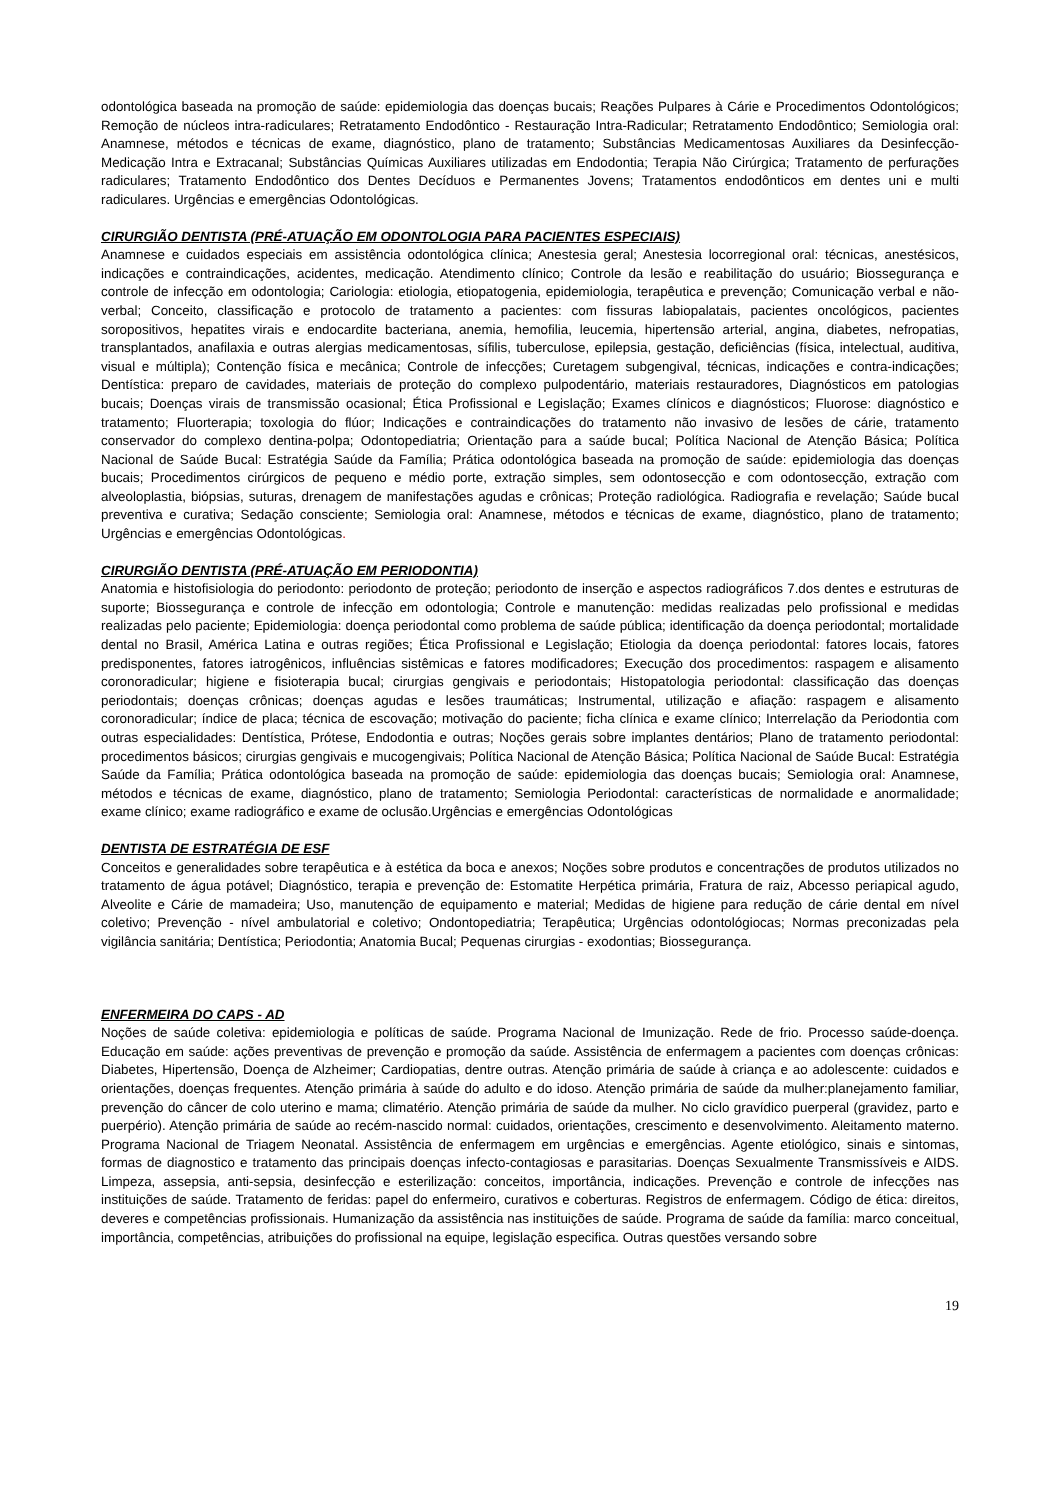odontológica baseada na promoção de saúde: epidemiologia das doenças bucais; Reações Pulpares à Cárie e Procedimentos Odontológicos; Remoção de núcleos intra-radiculares; Retratamento Endodôntico - Restauração Intra-Radicular; Retratamento Endodôntico; Semiologia oral: Anamnese, métodos e técnicas de exame, diagnóstico, plano de tratamento; Substâncias Medicamentosas Auxiliares da Desinfecção-Medicação Intra e Extracanal; Substâncias Químicas Auxiliares utilizadas em Endodontia; Terapia Não Cirúrgica; Tratamento de perfurações radiculares; Tratamento Endodôntico dos Dentes Decíduos e Permanentes Jovens; Tratamentos endodônticos em dentes uni e multi radiculares. Urgências e emergências Odontológicas.
CIRURGIÃO DENTISTA (PRÉ-ATUAÇÃO EM ODONTOLOGIA PARA PACIENTES ESPECIAIS)
Anamnese e cuidados especiais em assistência odontológica clínica; Anestesia geral; Anestesia locorregional oral: técnicas, anestésicos, indicações e contraindicações, acidentes, medicação. Atendimento clínico; Controle da lesão e reabilitação do usuário; Biossegurança e controle de infecção em odontologia; Cariologia: etiologia, etiopatogenia, epidemiologia, terapêutica e prevenção; Comunicação verbal e não-verbal; Conceito, classificação e protocolo de tratamento a pacientes: com fissuras labiopalatais, pacientes oncológicos, pacientes soropositivos, hepatites virais e endocardite bacteriana, anemia, hemofilia, leucemia, hipertensão arterial, angina, diabetes, nefropatias, transplantados, anafilaxia e outras alergias medicamentosas, sífilis, tuberculose, epilepsia, gestação, deficiências (física, intelectual, auditiva, visual e múltipla); Contenção física e mecânica; Controle de infecções; Curetagem subgengival, técnicas, indicações e contra-indicações; Dentística: preparo de cavidades, materiais de proteção do complexo pulpodentário, materiais restauradores, Diagnósticos em patologias bucais; Doenças virais de transmissão ocasional; Ética Profissional e Legislação; Exames clínicos e diagnósticos; Fluorose: diagnóstico e tratamento; Fluorterapia; toxologia do flúor; Indicações e contraindicações do tratamento não invasivo de lesões de cárie, tratamento conservador do complexo dentina-polpa; Odontopediatria; Orientação para a saúde bucal; Política Nacional de Atenção Básica; Política Nacional de Saúde Bucal: Estratégia Saúde da Família; Prática odontológica baseada na promoção de saúde: epidemiologia das doenças bucais; Procedimentos cirúrgicos de pequeno e médio porte, extração simples, sem odontosecção e com odontosecção, extração com alveoloplastia, biópsias, suturas, drenagem de manifestações agudas e crônicas; Proteção radiológica. Radiografia e revelação; Saúde bucal preventiva e curativa; Sedação consciente; Semiologia oral: Anamnese, métodos e técnicas de exame, diagnóstico, plano de tratamento; Urgências e emergências Odontológicas.
CIRURGIÃO DENTISTA (PRÉ-ATUAÇÃO EM PERIODONTIA)
Anatomia e histofisiologia do periodonto: periodonto de proteção; periodonto de inserção e aspectos radiográficos 7.dos dentes e estruturas de suporte; Biossegurança e controle de infecção em odontologia; Controle e manutenção: medidas realizadas pelo profissional e medidas realizadas pelo paciente; Epidemiologia: doença periodontal como problema de saúde pública; identificação da doença periodontal; mortalidade dental no Brasil, América Latina e outras regiões; Ética Profissional e Legislação; Etiologia da doença periodontal: fatores locais, fatores predisponentes, fatores iatrogênicos, influências sistêmicas e fatores modificadores; Execução dos procedimentos: raspagem e alisamento coronoradicular; higiene e fisioterapia bucal; cirurgias gengivais e periodontais; Histopatologia periodontal: classificação das doenças periodontais; doenças crônicas; doenças agudas e lesões traumáticas; Instrumental, utilização e afiação: raspagem e alisamento coronoradicular; índice de placa; técnica de escovação; motivação do paciente; ficha clínica e exame clínico; Interrelação da Periodontia com outras especialidades: Dentística, Prótese, Endodontia e outras; Noções gerais sobre implantes dentários; Plano de tratamento periodontal: procedimentos básicos; cirurgias gengivais e mucogengivais; Política Nacional de Atenção Básica; Política Nacional de Saúde Bucal: Estratégia Saúde da Família; Prática odontológica baseada na promoção de saúde: epidemiologia das doenças bucais; Semiologia oral: Anamnese, métodos e técnicas de exame, diagnóstico, plano de tratamento; Semiologia Periodontal: características de normalidade e anormalidade; exame clínico; exame radiográfico e exame de oclusão.Urgências e emergências Odontológicas
DENTISTA DE ESTRATÉGIA DE ESF
Conceitos e generalidades sobre terapêutica e à estética da boca e anexos; Noções sobre produtos e concentrações de produtos utilizados no tratamento de água potável; Diagnóstico, terapia e prevenção de: Estomatite Herpética primária, Fratura de raiz, Abcesso periapical agudo, Alveolite e Cárie de mamadeira; Uso, manutenção de equipamento e material; Medidas de higiene para redução de cárie dental em nível coletivo; Prevenção - nível ambulatorial e coletivo; Ondontopediatria; Terapêutica; Urgências odontológiocas; Normas preconizadas pela vigilância sanitária; Dentística; Periodontia; Anatomia Bucal; Pequenas cirurgias - exodontias; Biossegurança.
ENFERMEIRA DO CAPS - AD
Noções de saúde coletiva: epidemiologia e políticas de saúde. Programa Nacional de Imunização. Rede de frio. Processo saúde-doença. Educação em saúde: ações preventivas de prevenção e promoção da saúde. Assistência de enfermagem a pacientes com doenças crônicas: Diabetes, Hipertensão, Doença de Alzheimer; Cardiopatias, dentre outras. Atenção primária de saúde à criança e ao adolescente: cuidados e orientações, doenças frequentes. Atenção primária à saúde do adulto e do idoso. Atenção primária de saúde da mulher:planejamento familiar, prevenção do câncer de colo uterino e mama; climatério. Atenção primária de saúde da mulher. No ciclo gravídico puerperal (gravidez, parto e puerpério). Atenção primária de saúde ao recém-nascido normal: cuidados, orientações, crescimento e desenvolvimento. Aleitamento materno. Programa Nacional de Triagem Neonatal. Assistência de enfermagem em urgências e emergências. Agente etiológico, sinais e sintomas, formas de diagnostico e tratamento das principais doenças infecto-contagiosas e parasitarias. Doenças Sexualmente Transmissíveis e AIDS. Limpeza, assepsia, anti-sepsia, desinfecção e esterilização: conceitos, importância, indicações. Prevenção e controle de infecções nas instituições de saúde. Tratamento de feridas: papel do enfermeiro, curativos e coberturas. Registros de enfermagem. Código de ética: direitos, deveres e competências profissionais. Humanização da assistência nas instituições de saúde. Programa de saúde da família: marco conceitual, importância, competências, atribuições do profissional na equipe, legislação especifica. Outras questões versando sobre
19